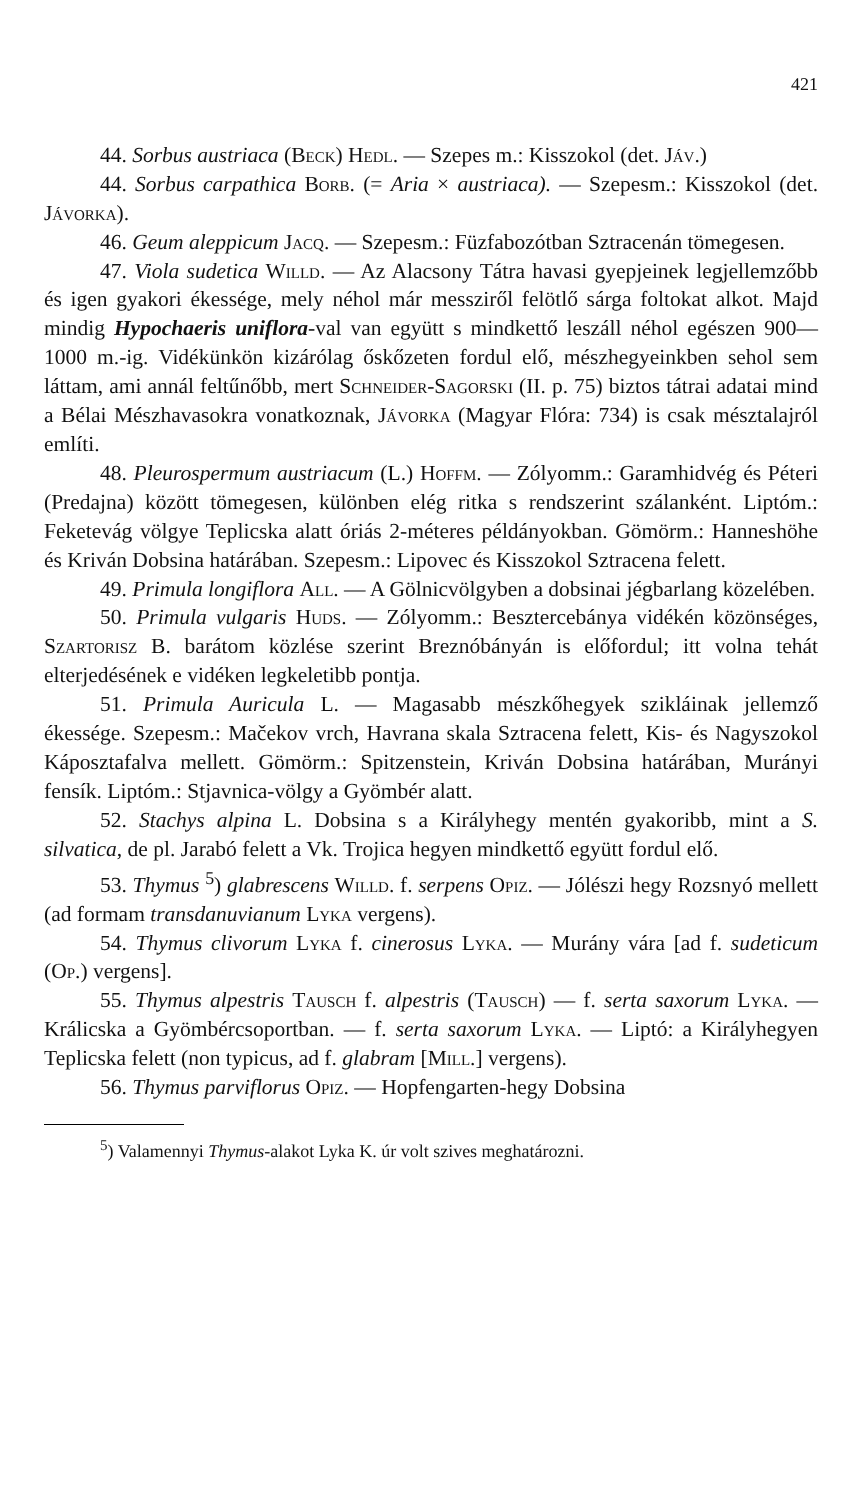421
44. Sorbus austriaca (Beck) Hedl. — Szepes m.: Kisszokol (det. Jáv.)
44. Sorbus carpathica Borb. (= Aria × austriaca). — Szepesm.: Kisszokol (det. Jávorka).
46. Geum aleppicum Jacq. — Szepesm.: Füzfabozótban Sztracenán tömegesen.
47. Viola sudetica Willd. — Az Alacsony Tátra havasi gyepjeinek legjellemzőbb és igen gyakori ékessége, mely néhol már messziről felötlő sárga foltokat alkot. Majd mindig Hypochaeris uniflora-val van együtt s mindkettő leszáll néhol egészen 900—1000 m.-ig. Vidékünkön kizárólag őskőzeten fordul elő, mészhegyeinkben sehol sem láttam, ami annál feltűnőbb, mert Schneider-Sagorski (II. p. 75) biztos tátrai adatai mind a Bélai Mészhavasokra vonatkoznak, Jávorka (Magyar Flóra: 734) is csak mésztalajról említi.
48. Pleurospermum austriacum (L.) Hoffm. — Zólyomm.: Garamhidvég és Péteri (Predajna) között tömegesen, különben elég ritka s rendszerint szálanként. Liptóm.: Feketevág völgye Teplicska alatt óriás 2-méteres példányokban. Gömörm.: Hanneshöhe és Kriván Dobsina határában. Szepesm.: Lipovec és Kisszokol Sztracena felett.
49. Primula longiflora All. — A Gölnicvölgyben a dobsinai jégbarlang közelében.
50. Primula vulgaris Huds. — Zólyomm.: Besztercebánya vidékén közönséges, Szartorisz B. barátom közlése szerint Breznóbányán is előfordul; itt volna tehát elterjedésének e vidéken legkeletibb pontja.
51. Primula Auricula L. — Magasabb mészkőhegyek szikláinak jellemző ékessége. Szepesm.: Mačekov vrch, Havrana skala Sztracena felett, Kis- és Nagyszokol Káposztafalva mellett. Gömörm.: Spitzenstein, Kriván Dobsina határában, Murányi fensík. Liptóm.: Stjavnica-völgy a Gyömbér alatt.
52. Stachys alpina L. Dobsina s a Királyhegy mentén gyakoribb, mint a S. silvatica, de pl. Jarabó felett a Vk. Trojica hegyen mindkettő együtt fordul elő.
53. Thymus <sup>5</sup>) glabrescens Willd. f. serpens Opiz. — Jólészi hegy Rozsnyó mellett (ad formam transdanuvianum Lyka vergens).
54. Thymus clivorum Lyka f. cinerosus Lyka. — Murány vára [ad f. sudeticum (Op.) vergens].
55. Thymus alpestris Tausch f. alpestris (Tausch) — f. serta saxorum Lyka. — Králicska a Gyömbércsoportban. — f. serta saxorum Lyka. — Liptó: a Királyhegyen Teplicska felett (non typicus, ad f. glabram [Mill.] vergens).
56. Thymus parviflorus Opiz. — Hopfengarten-hegy Dobsina
<sup>5</sup>) Valamennyi Thymus-alakot Lyka K. úr volt szives meghatározni.